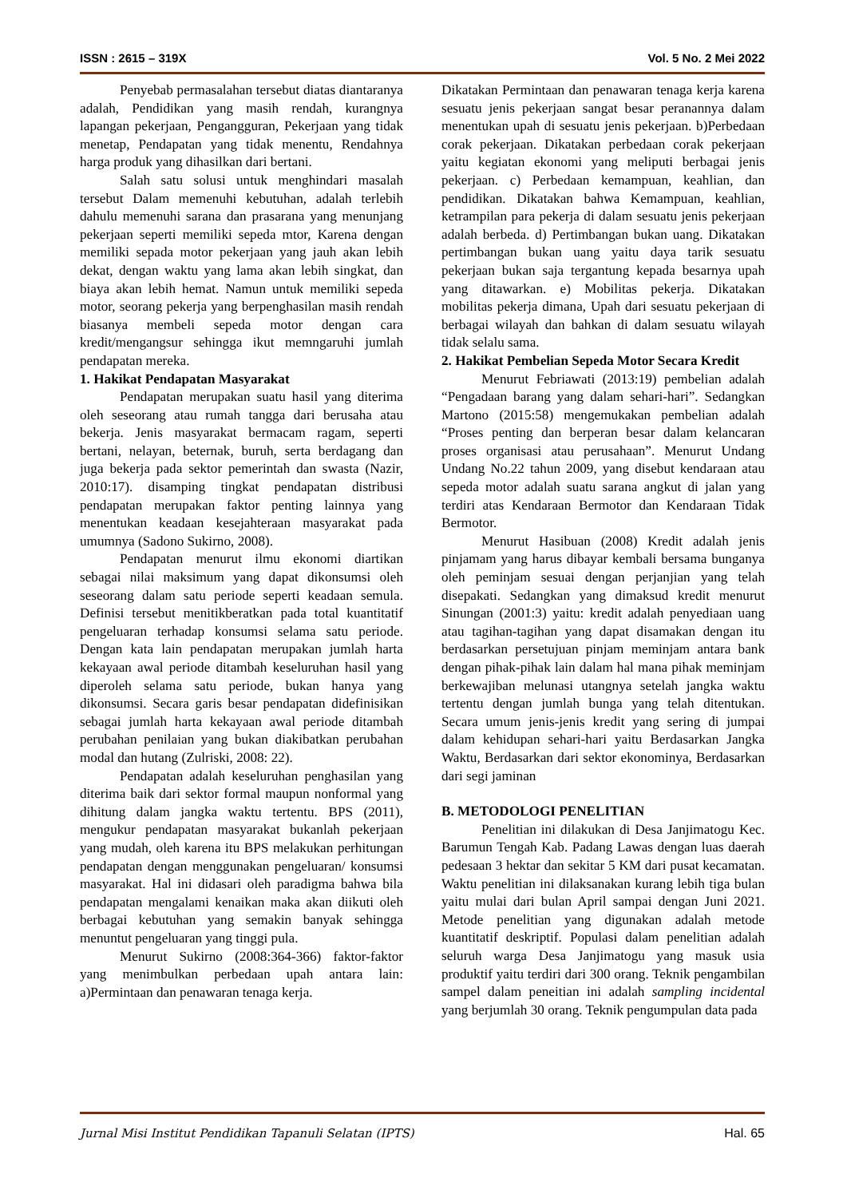ISSN : 2615 – 319X Vol. 5 No. 2 Mei 2022
Penyebab permasalahan tersebut diatas diantaranya adalah, Pendidikan yang masih rendah, kurangnya lapangan pekerjaan, Pengangguran, Pekerjaan yang tidak menetap, Pendapatan yang tidak menentu, Rendahnya harga produk yang dihasilkan dari bertani.
Salah satu solusi untuk menghindari masalah tersebut Dalam memenuhi kebutuhan, adalah terlebih dahulu memenuhi sarana dan prasarana yang menunjang pekerjaan seperti memiliki sepeda mtor, Karena dengan memiliki sepada motor pekerjaan yang jauh akan lebih dekat, dengan waktu yang lama akan lebih singkat, dan biaya akan lebih hemat. Namun untuk memiliki sepeda motor, seorang pekerja yang berpenghasilan masih rendah biasanya membeli sepeda motor dengan cara kredit/mengangsur sehingga ikut memngaruhi jumlah pendapatan mereka.
1. Hakikat Pendapatan Masyarakat
Pendapatan merupakan suatu hasil yang diterima oleh seseorang atau rumah tangga dari berusaha atau bekerja. Jenis masyarakat bermacam ragam, seperti bertani, nelayan, beternak, buruh, serta berdagang dan juga bekerja pada sektor pemerintah dan swasta (Nazir, 2010:17). disamping tingkat pendapatan distribusi pendapatan merupakan faktor penting lainnya yang menentukan keadaan kesejahteraan masyarakat pada umumnya (Sadono Sukirno, 2008).
Pendapatan menurut ilmu ekonomi diartikan sebagai nilai maksimum yang dapat dikonsumsi oleh seseorang dalam satu periode seperti keadaan semula. Definisi tersebut menitikberatkan pada total kuantitatif pengeluaran terhadap konsumsi selama satu periode. Dengan kata lain pendapatan merupakan jumlah harta kekayaan awal periode ditambah keseluruhan hasil yang diperoleh selama satu periode, bukan hanya yang dikonsumsi. Secara garis besar pendapatan didefinisikan sebagai jumlah harta kekayaan awal periode ditambah perubahan penilaian yang bukan diakibatkan perubahan modal dan hutang (Zulriski, 2008: 22).
Pendapatan adalah keseluruhan penghasilan yang diterima baik dari sektor formal maupun nonformal yang dihitung dalam jangka waktu tertentu. BPS (2011), mengukur pendapatan masyarakat bukanlah pekerjaan yang mudah, oleh karena itu BPS melakukan perhitungan pendapatan dengan menggunakan pengeluaran/ konsumsi masyarakat. Hal ini didasari oleh paradigma bahwa bila pendapatan mengalami kenaikan maka akan diikuti oleh berbagai kebutuhan yang semakin banyak sehingga menuntut pengeluaran yang tinggi pula.
Menurut Sukirno (2008:364-366) faktor-faktor yang menimbulkan perbedaan upah antara lain: a)Permintaan dan penawaran tenaga kerja.
Dikatakan Permintaan dan penawaran tenaga kerja karena sesuatu jenis pekerjaan sangat besar peranannya dalam menentukan upah di sesuatu jenis pekerjaan. b)Perbedaan corak pekerjaan. Dikatakan perbedaan corak pekerjaan yaitu kegiatan ekonomi yang meliputi berbagai jenis pekerjaan. c) Perbedaan kemampuan, keahlian, dan pendidikan. Dikatakan bahwa Kemampuan, keahlian, ketrampilan para pekerja di dalam sesuatu jenis pekerjaan adalah berbeda. d) Pertimbangan bukan uang. Dikatakan pertimbangan bukan uang yaitu daya tarik sesuatu pekerjaan bukan saja tergantung kepada besarnya upah yang ditawarkan. e) Mobilitas pekerja. Dikatakan mobilitas pekerja dimana, Upah dari sesuatu pekerjaan di berbagai wilayah dan bahkan di dalam sesuatu wilayah tidak selalu sama.
2. Hakikat Pembelian Sepeda Motor Secara Kredit
Menurut Febriawati (2013:19) pembelian adalah “Pengadaan barang yang dalam sehari-hari”. Sedangkan Martono (2015:58) mengemukakan pembelian adalah “Proses penting dan berperan besar dalam kelancaran proses organisasi atau perusahaan”. Menurut Undang Undang No.22 tahun 2009, yang disebut kendaraan atau sepeda motor adalah suatu sarana angkut di jalan yang terdiri atas Kendaraan Bermotor dan Kendaraan Tidak Bermotor.
Menurut Hasibuan (2008) Kredit adalah jenis pinjamam yang harus dibayar kembali bersama bunganya oleh peminjam sesuai dengan perjanjian yang telah disepakati. Sedangkan yang dimaksud kredit menurut Sinungan (2001:3) yaitu: kredit adalah penyediaan uang atau tagihan-tagihan yang dapat disamakan dengan itu berdasarkan persetujuan pinjam meminjam antara bank dengan pihak-pihak lain dalam hal mana pihak meminjam berkewajiban melunasi utangnya setelah jangka waktu tertentu dengan jumlah bunga yang telah ditentukan. Secara umum jenis-jenis kredit yang sering di jumpai dalam kehidupan sehari-hari yaitu Berdasarkan Jangka Waktu, Berdasarkan dari sektor ekonominya, Berdasarkan dari segi jaminan
B. METODOLOGI PENELITIAN
Penelitian ini dilakukan di Desa Janjimatogu Kec. Barumun Tengah Kab. Padang Lawas dengan luas daerah pedesaan 3 hektar dan sekitar 5 KM dari pusat kecamatan. Waktu penelitian ini dilaksanakan kurang lebih tiga bulan yaitu mulai dari bulan April sampai dengan Juni 2021. Metode penelitian yang digunakan adalah metode kuantitatif deskriptif. Populasi dalam penelitian adalah seluruh warga Desa Janjimatogu yang masuk usia produktif yaitu terdiri dari 300 orang. Teknik pengambilan sampel dalam peneitian ini adalah sampling incidental yang berjumlah 30 orang. Teknik pengumpulan data pada
Jurnal Misi Institut Pendidikan Tapanuli Selatan (IPTS) Hal. 65